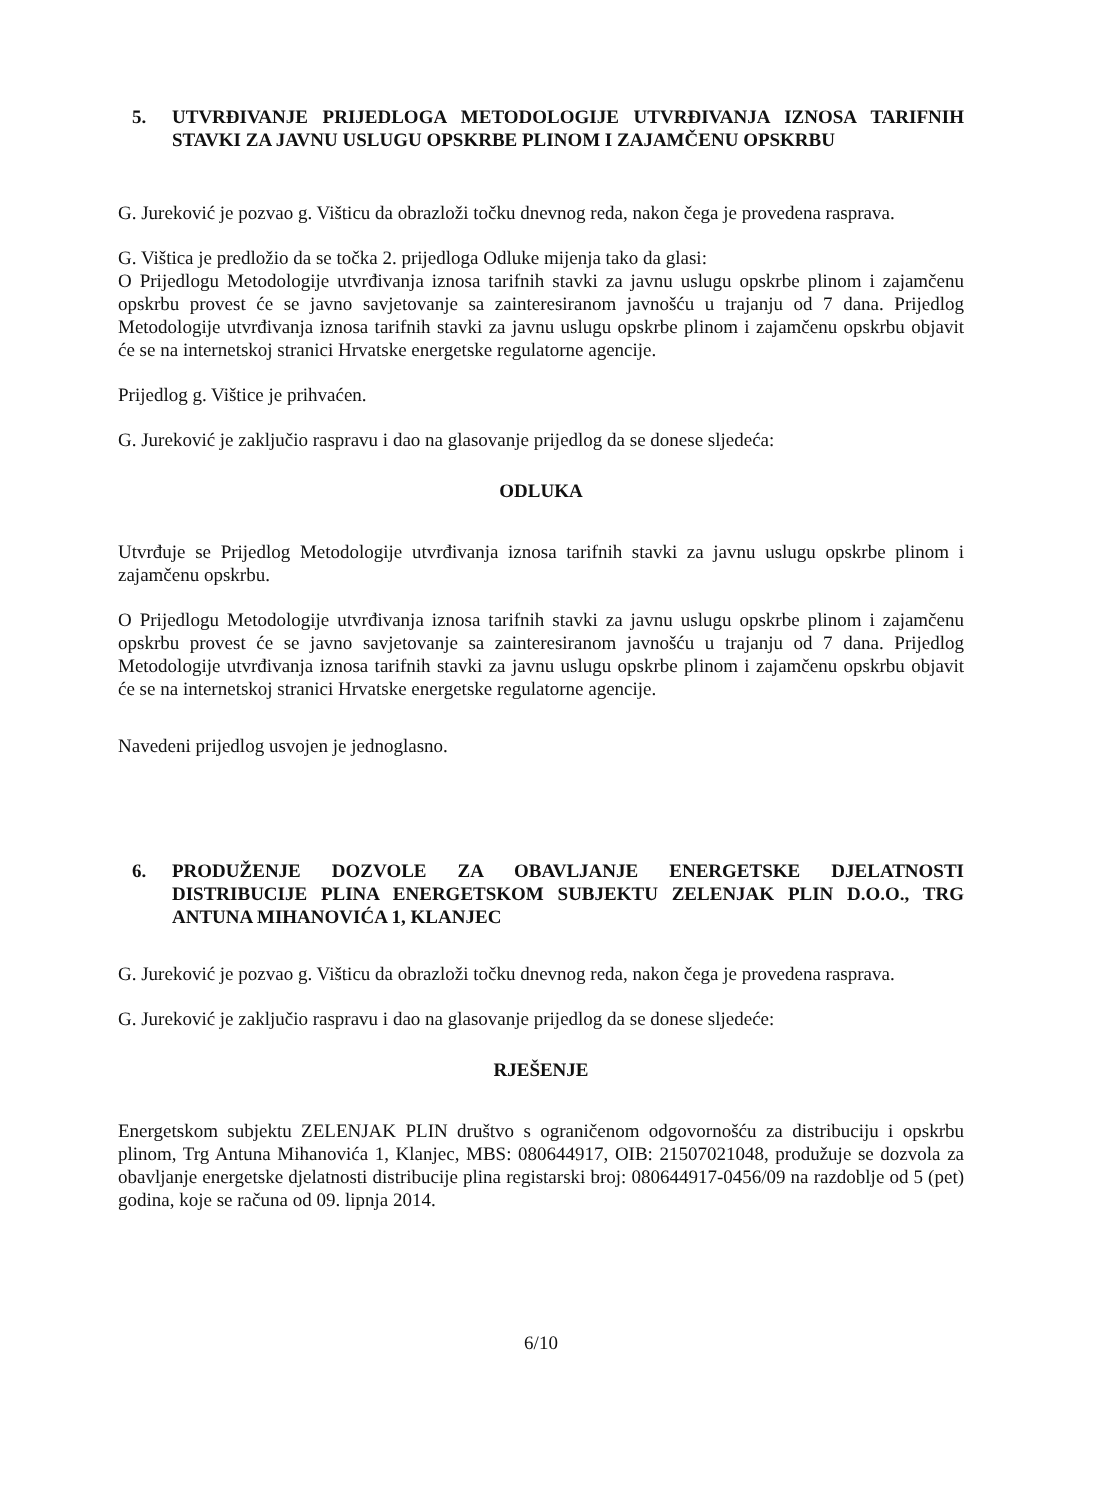5. UTVRĐIVANJE PRIJEDLOGA METODOLOGIJE UTVRĐIVANJA IZNOSA TARIFNIH STAVKI ZA JAVNU USLUGU OPSKRBE PLINOM I ZAJAMČENU OPSKRBU
G. Jureković je pozvao g. Višticu da obrazloži točku dnevnog reda, nakon čega je provedena rasprava.
G. Vištica je predložio da se točka 2. prijedloga Odluke mijenja tako da glasi:
O Prijedlogu Metodologije utvrđivanja iznosa tarifnih stavki za javnu uslugu opskrbe plinom i zajamčenu opskrbu provest će se javno savjetovanje sa zainteresiranom javnošću u trajanju od 7 dana. Prijedlog Metodologije utvrđivanja iznosa tarifnih stavki za javnu uslugu opskrbe plinom i zajamčenu opskrbu objavit će se na internetskoj stranici Hrvatske energetske regulatorne agencije.
Prijedlog g. Vištice je prihvaćen.
G. Jureković je zaključio raspravu i dao na glasovanje prijedlog da se donese sljedeća:
ODLUKA
Utvrđuje se Prijedlog Metodologije utvrđivanja iznosa tarifnih stavki za javnu uslugu opskrbe plinom i zajamčenu opskrbu.
O Prijedlogu Metodologije utvrđivanja iznosa tarifnih stavki za javnu uslugu opskrbe plinom i zajamčenu opskrbu provest će se javno savjetovanje sa zainteresiranom javnošću u trajanju od 7 dana. Prijedlog Metodologije utvrđivanja iznosa tarifnih stavki za javnu uslugu opskrbe plinom i zajamčenu opskrbu objavit će se na internetskoj stranici Hrvatske energetske regulatorne agencije.
Navedeni prijedlog usvojen je jednoglasno.
6. PRODUŽENJE DOZVOLE ZA OBAVLJANJE ENERGETSKE DJELATNOSTI DISTRIBUCIJE PLINA ENERGETSKOM SUBJEKTU ZELENJAK PLIN D.O.O., TRG ANTUNA MIHANOVIĆA 1, KLANJEC
G. Jureković je pozvao g. Višticu da obrazloži točku dnevnog reda, nakon čega je provedena rasprava.
G. Jureković je zaključio raspravu i dao na glasovanje prijedlog da se donese sljedeće:
RJEŠENJE
Energetskom subjektu ZELENJAK PLIN društvo s ograničenom odgovornošću za distribuciju i opskrbu plinom, Trg Antuna Mihanovića 1, Klanjec, MBS: 080644917, OIB: 21507021048, produžuje se dozvola za obavljanje energetske djelatnosti distribucije plina registarski broj: 080644917-0456/09 na razdoblje od 5 (pet) godina, koje se računa od 09. lipnja 2014.
6/10